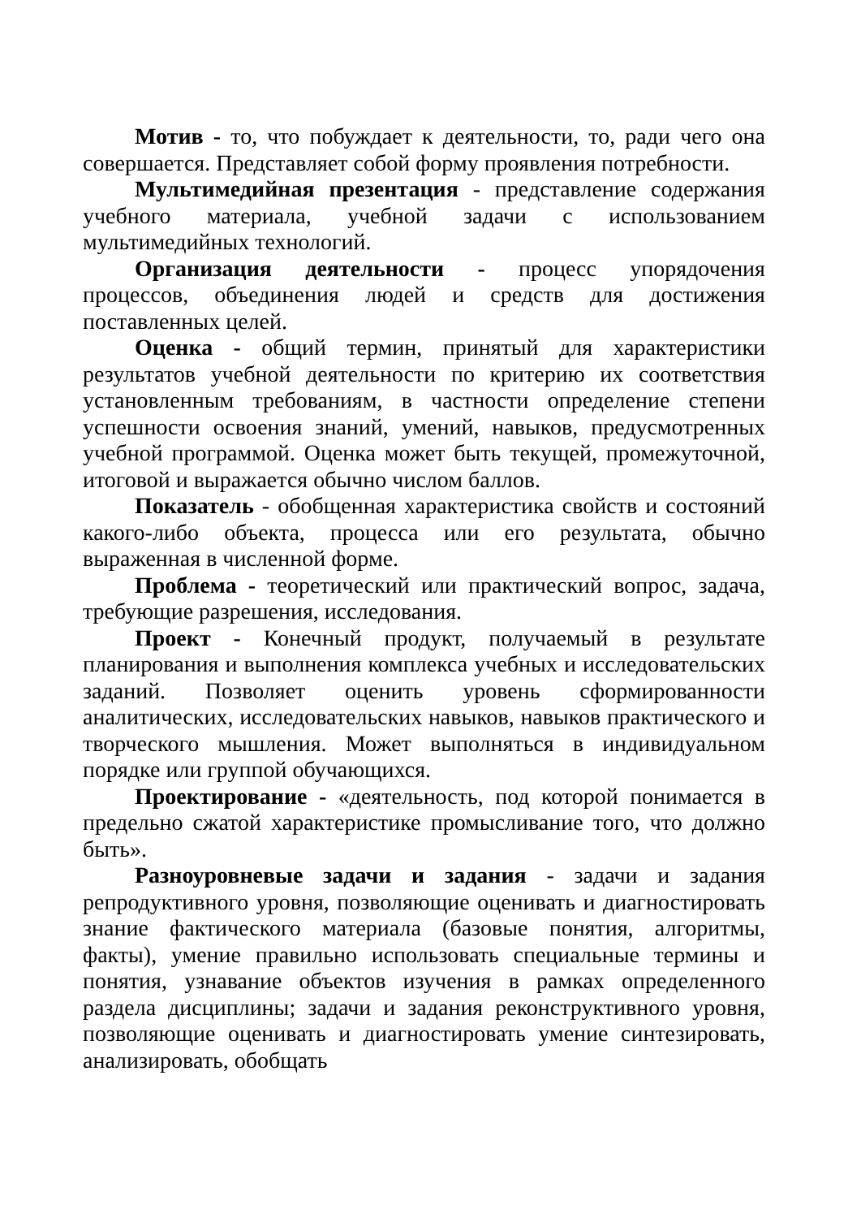Мотив - то, что побуждает к деятельности, то, ради чего она совершается. Представляет собой форму проявления потребности.
Мультимедийная презентация - представление содержания учебного материала, учебной задачи с использованием мультимедийных технологий.
Организация деятельности - процесс упорядочения процессов, объединения людей и средств для достижения поставленных целей.
Оценка - общий термин, принятый для характеристики результатов учебной деятельности по критерию их соответствия установленным требованиям, в частности определение степени успешности освоения знаний, умений, навыков, предусмотренных учебной программой. Оценка может быть текущей, промежуточной, итоговой и выражается обычно числом баллов.
Показатель - обобщенная характеристика свойств и состояний какого-либо объекта, процесса или его результата, обычно выраженная в численной форме.
Проблема - теоретический или практический вопрос, задача, требующие разрешения, исследования.
Проект - Конечный продукт, получаемый в результате планирования и выполнения комплекса учебных и исследовательских заданий. Позволяет оценить уровень сформированности аналитических, исследовательских навыков, навыков практического и творческого мышления. Может выполняться в индивидуальном порядке или группой обучающихся.
Проектирование - «деятельность, под которой понимается в предельно сжатой характеристике промысливание того, что должно быть».
Разноуровневые задачи и задания - задачи и задания репродуктивного уровня, позволяющие оценивать и диагностировать знание фактического материала (базовые понятия, алгоритмы, факты), умение правильно использовать специальные термины и понятия, узнавание объектов изучения в рамках определенного раздела дисциплины; задачи и задания реконструктивного уровня, позволяющие оценивать и диагностировать умение синтезировать, анализировать, обобщать